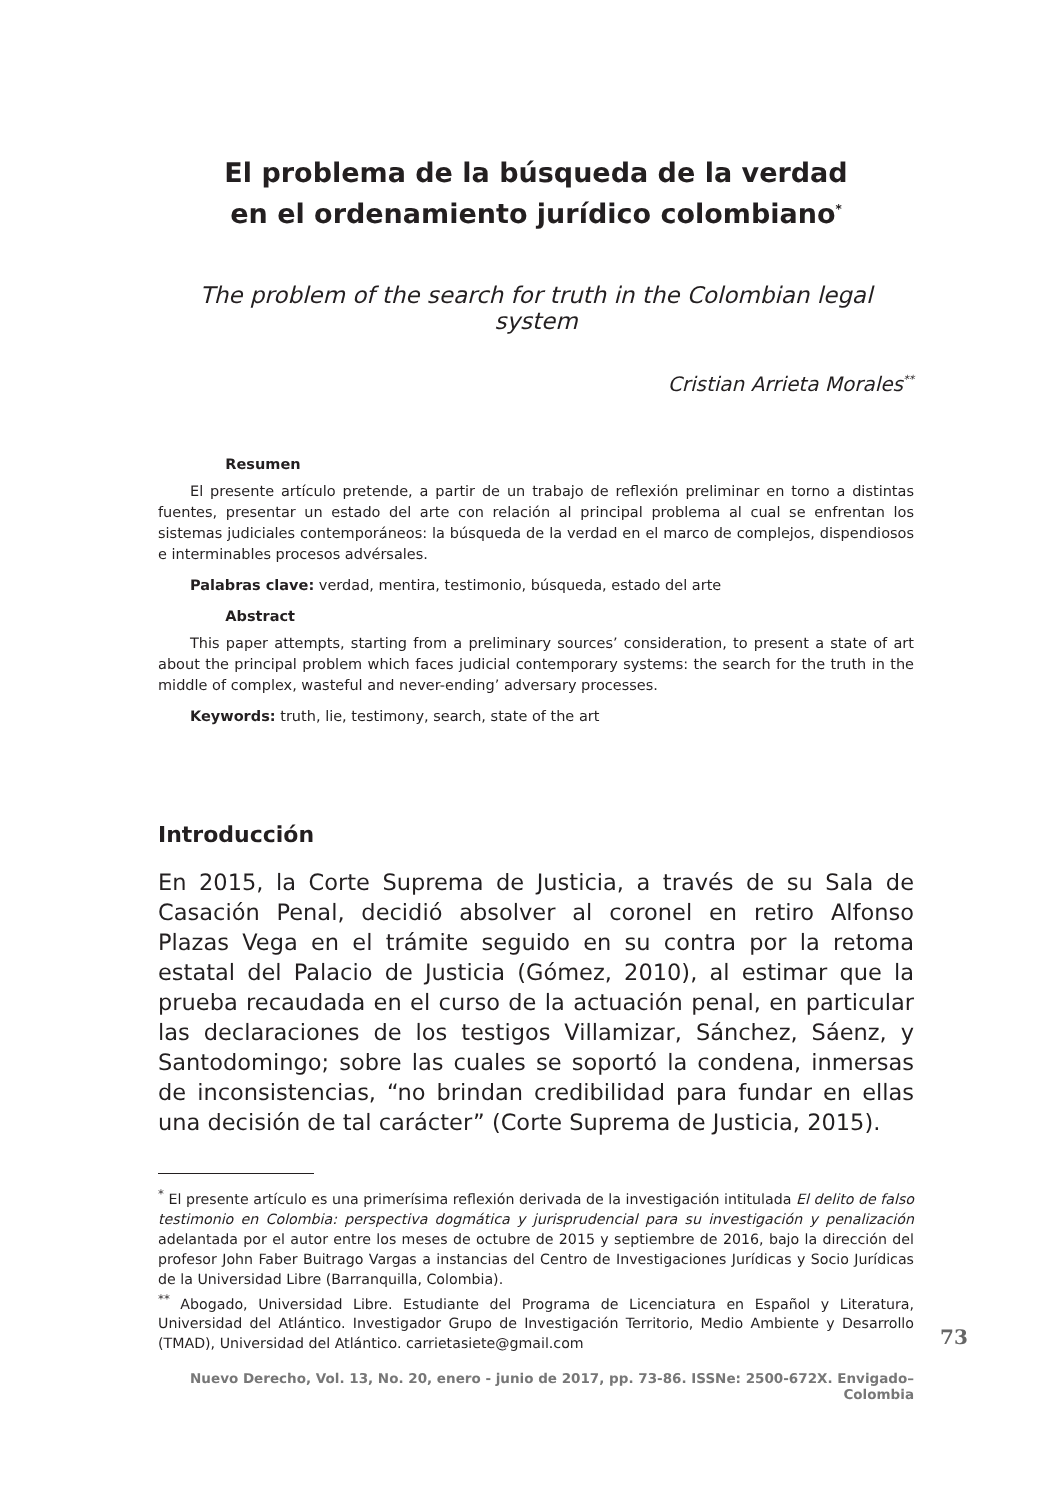El problema de la búsqueda de la verdad
en el ordenamiento jurídico colombiano<sup>*</sup>
The problem of the search for truth in the Colombian legal system
Cristian Arrieta Morales<sup>**</sup>
Resumen
El presente artículo pretende, a partir de un trabajo de reflexión preliminar en torno a distintas fuentes, presentar un estado del arte con relación al principal problema al cual se enfrentan los sistemas judiciales contemporáneos: la búsqueda de la verdad en el marco de complejos, dispendiosos e interminables procesos advérsales.
Palabras clave: verdad, mentira, testimonio, búsqueda, estado del arte
Abstract
This paper attempts, starting from a preliminary sources’ consideration, to present a state of art about the principal problem which faces judicial contemporary systems: the search for the truth in the middle of complex, wasteful and never-ending’ adversary processes.
Keywords: truth, lie, testimony, search, state of the art
Introducción
En 2015, la Corte Suprema de Justicia, a través de su Sala de Casación Penal, decidió absolver al coronel en retiro Alfonso Plazas Vega en el trámite seguido en su contra por la retoma estatal del Palacio de Justicia (Gómez, 2010), al estimar que la prueba recaudada en el curso de la actuación penal, en particular las declaraciones de los testigos Villamizar, Sánchez, Sáenz, y Santodomingo; sobre las cuales se soportó la condena, inmersas de inconsistencias, “no brindan credibilidad para fundar en ellas una decisión de tal carácter” (Corte Suprema de Justicia, 2015).
<sup>*</sup> El presente artículo es una primerísima reflexión derivada de la investigación intitulada El delito de falso testimonio en Colombia: perspectiva dogmática y jurisprudencial para su investigación y penalización adelantada por el autor entre los meses de octubre de 2015 y septiembre de 2016, bajo la dirección del profesor John Faber Buitrago Vargas a instancias del Centro de Investigaciones Jurídicas y Socio Jurídicas de la Universidad Libre (Barranquilla, Colombia).
<sup>**</sup> Abogado, Universidad Libre. Estudiante del Programa de Licenciatura en Español y Literatura, Universidad del Atlántico. Investigador Grupo de Investigación Territorio, Medio Ambiente y Desarrollo (TMAD), Universidad del Atlántico. carrietasiete@gmail.com
73
Nuevo Derecho, Vol. 13, No. 20, enero - junio de 2017, pp. 73-86. ISSNe: 2500-672X. Envigado–Colombia